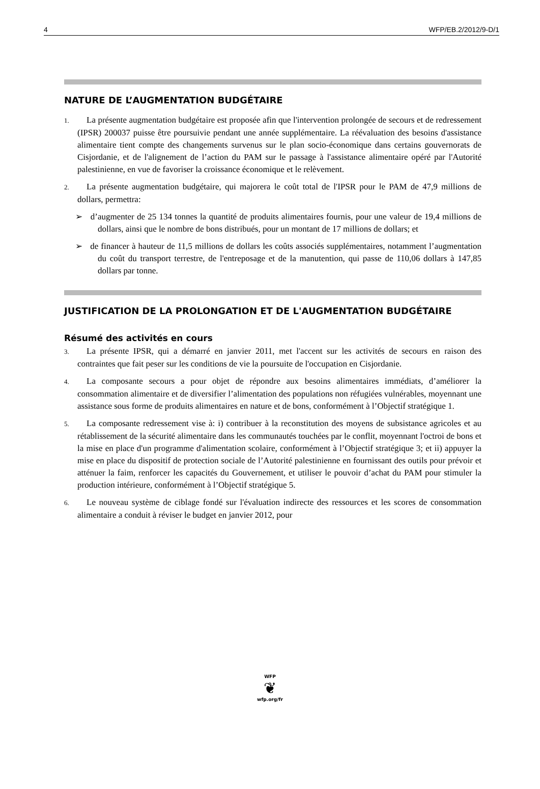4 WFP/EB.2/2012/9-D/1
NATURE DE L’AUGMENTATION BUDGÉTAIRE
1. La présente augmentation budgétaire est proposée afin que l'intervention prolongée de secours et de redressement (IPSR) 200037 puisse être poursuivie pendant une année supplémentaire. La réévaluation des besoins d'assistance alimentaire tient compte des changements survenus sur le plan socio-économique dans certains gouvernorats de Cisjordanie, et de l'alignement de l’action du PAM sur le passage à l'assistance alimentaire opéré par l'Autorité palestinienne, en vue de favoriser la croissance économique et le relèvement.
2. La présente augmentation budgétaire, qui majorera le coût total de l'IPSR pour le PAM de 47,9 millions de dollars, permettra:
➢ d’augmenter de 25 134 tonnes la quantité de produits alimentaires fournis, pour une valeur de 19,4 millions de dollars, ainsi que le nombre de bons distribués, pour un montant de 17 millions de dollars; et
➢ de financer à hauteur de 11,5 millions de dollars les coûts associés supplémentaires, notamment l’augmentation du coût du transport terrestre, de l'entreposage et de la manutention, qui passe de 110,06 dollars à 147,85 dollars par tonne.
JUSTIFICATION DE LA PROLONGATION ET DE L'AUGMENTATION BUDGÉTAIRE
Résumé des activités en cours
3. La présente IPSR, qui a démarré en janvier 2011, met l'accent sur les activités de secours en raison des contraintes que fait peser sur les conditions de vie la poursuite de l'occupation en Cisjordanie.
4. La composante secours a pour objet de répondre aux besoins alimentaires immédiats, d’améliorer la consommation alimentaire et de diversifier l’alimentation des populations non réfugiées vulnérables, moyennant une assistance sous forme de produits alimentaires en nature et de bons, conformément à l’Objectif stratégique 1.
5. La composante redressement vise à: i) contribuer à la reconstitution des moyens de subsistance agricoles et au rétablissement de la sécurité alimentaire dans les communautés touchées par le conflit, moyennant l'octroi de bons et la mise en place d'un programme d'alimentation scolaire, conformément à l’Objectif stratégique 3; et ii) appuyer la mise en place du dispositif de protection sociale de l’Autorité palestinienne en fournissant des outils pour prévoir et atténuer la faim, renforcer les capacités du Gouvernement, et utiliser le pouvoir d’achat du PAM pour stimuler la production intérieure, conformément à l’Objectif stratégique 5.
6. Le nouveau système de ciblage fondé sur l'évaluation indirecte des ressources et les scores de consommation alimentaire a conduit à réviser le budget en janvier 2012, pour
WFP
❦
wfp.org/fr